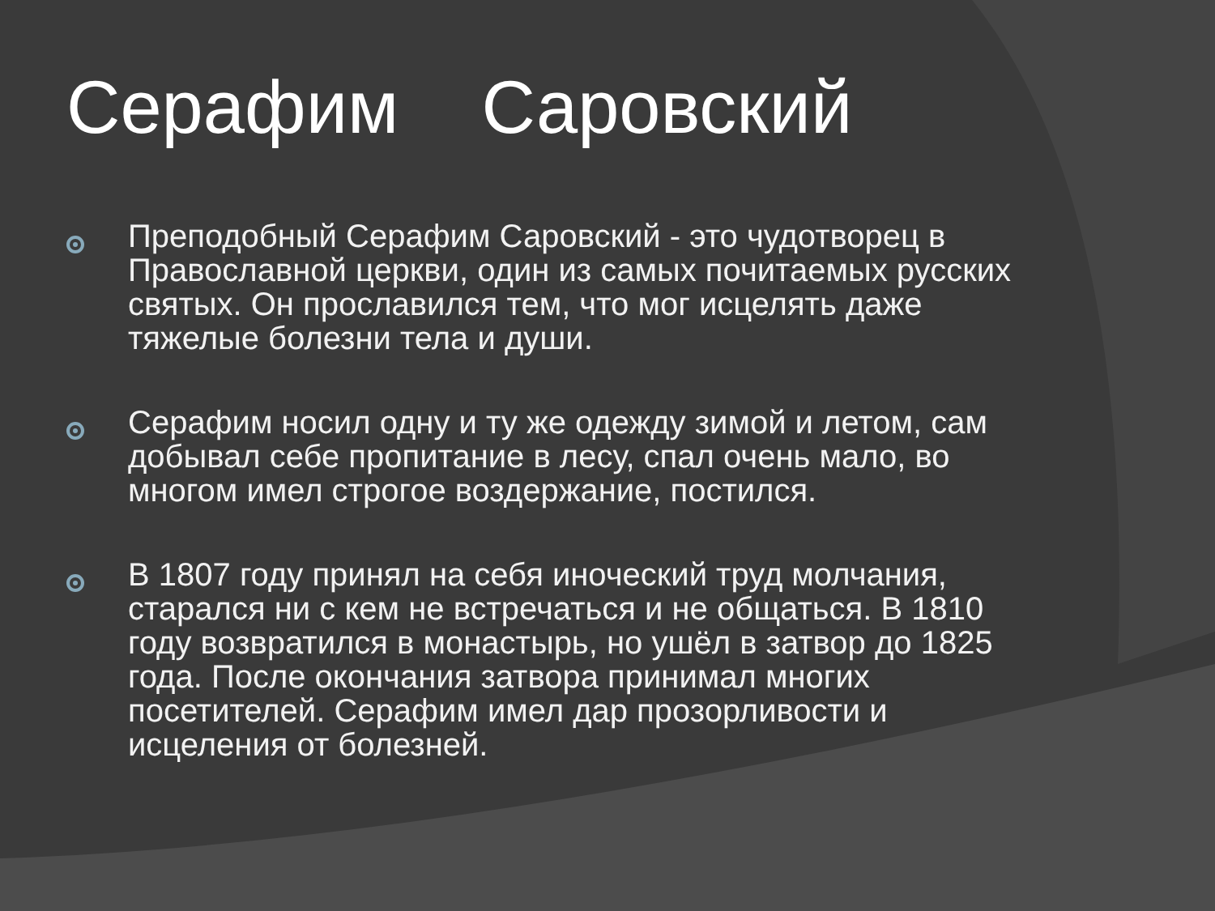Серафим Саровский
Преподобный Серафим Саровский - это чудотворец в Православной церкви, один из самых почитаемых русских святых. Он прославился тем, что мог исцелять даже тяжелые болезни тела и души.
Серафим носил одну и ту же одежду зимой и летом, сам добывал себе пропитание в лесу, спал очень мало, во многом имел строгое воздержание, постился.
В 1807 году принял на себя иноческий труд молчания, старался ни с кем не встречаться и не общаться. В 1810 году возвратился в монастырь, но ушёл в затвор до 1825 года. После окончания затвора принимал многих посетителей. Серафим имел дар прозорливости и исцеления от болезней.